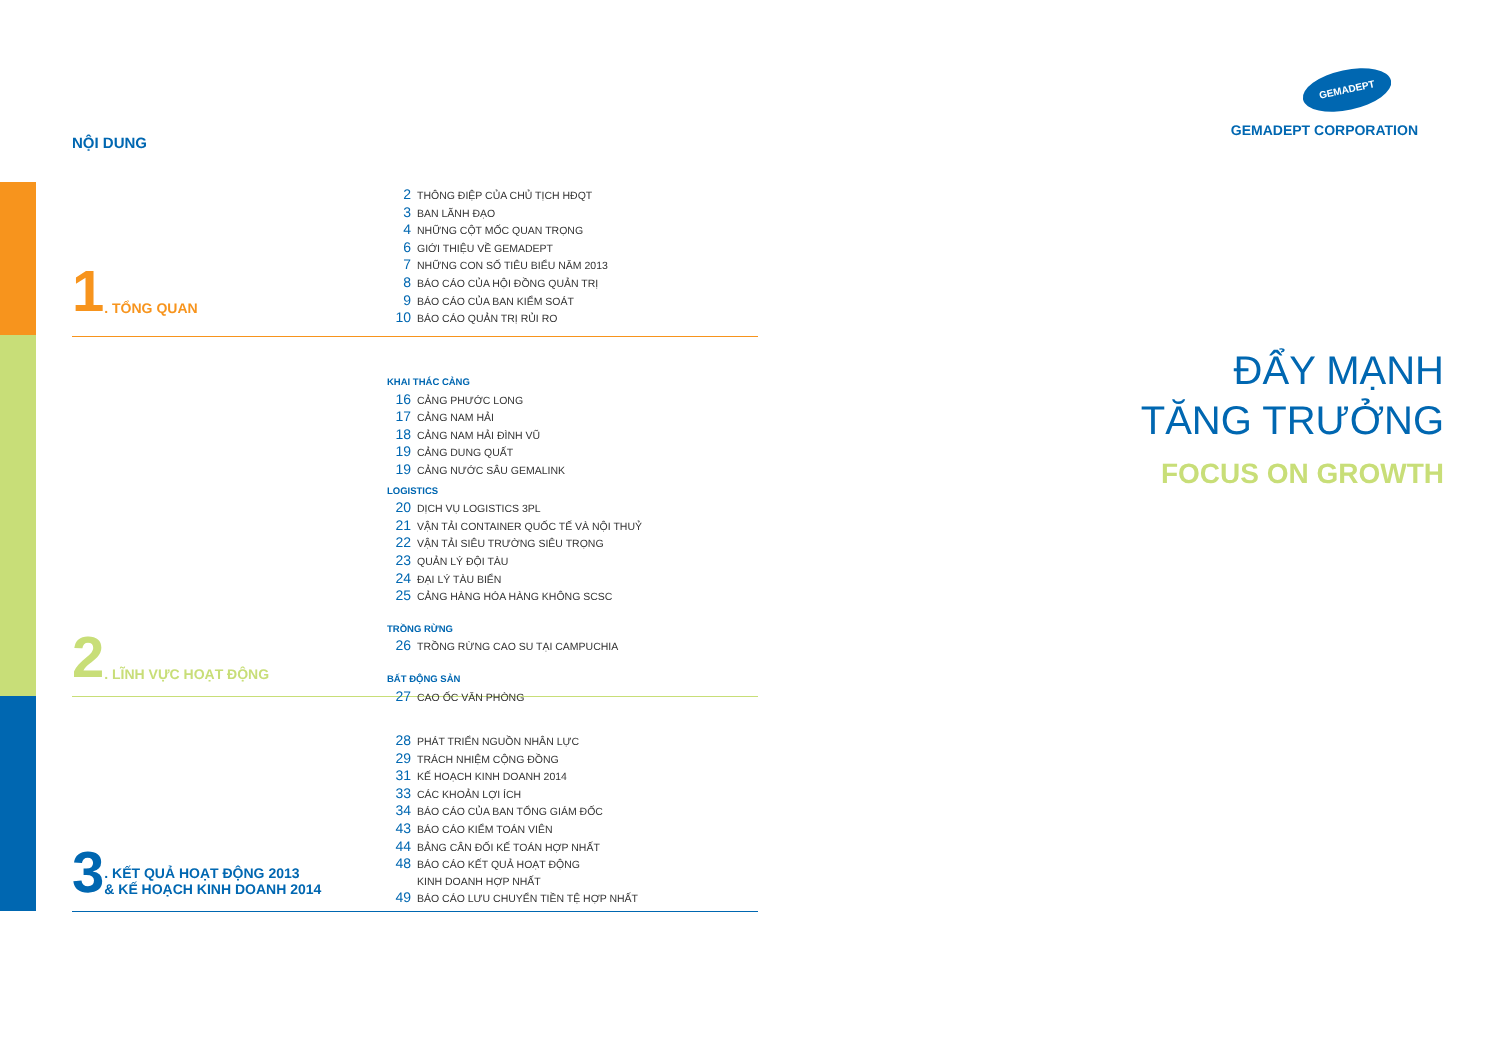NỘI DUNG
1. TỔNG QUAN
2 THÔNG ĐIỆP CỦA CHỦ TỊCH HĐQT
3 BAN LÃNH ĐẠO
4 NHỮNG CỘT MỐC QUAN TRỌNG
6 GIỚI THIỆU VỀ GEMADEPT
7 NHỮNG CON SỐ TIÊU BIỂU NĂM 2013
8 BÁO CÁO CỦA HỘI ĐỒNG QUẢN TRỊ
9 BÁO CÁO CỦA BAN KIỂM SOÁT
10 BÁO CÁO QUẢN TRỊ RỦI RO
2. LĨNH VỰC HOẠT ĐỘNG
KHAI THÁC CẢNG
16 CẢNG PHƯỚC LONG
17 CẢNG NAM HẢI
18 CẢNG NAM HẢI ĐÌNH VŨ
19 CẢNG DUNG QUẤT
19 CẢNG NƯỚC SÂU GEMALINK
LOGISTICS
20 DỊCH VỤ LOGISTICS 3PL
21 VẬN TẢI CONTAINER QUỐC TẾ VÀ NỘI THUỶ
22 VẬN TẢI SIÊU TRƯỜNG SIÊU TRỌNG
23 QUẢN LÝ ĐỘI TÀU
24 ĐẠI LÝ TÀU BIỂN
25 CẢNG HÀNG HÓA HÀNG KHÔNG SCSC
TRỒNG RỪNG
26 TRỒNG RỪNG CAO SU TẠI CAMPUCHIA
BẤT ĐỘNG SẢN
27 CAO ỐC VĂN PHÒNG
3. KẾT QUẢ HOẠT ĐỘNG 2013
& KẾ HOẠCH KINH DOANH 2014
28 PHÁT TRIỂN NGUỒN NHÂN LỰC
29 TRÁCH NHIỆM CỘNG ĐỒNG
31 KẾ HOẠCH KINH DOANH 2014
33 CÁC KHOẢN LỢI ÍCH
34 BÁO CÁO CỦA BAN TỔNG GIÁM ĐỐC
43 BÁO CÁO KIỂM TOÁN VIÊN
44 BẢNG CÂN ĐỐI KẾ TOÁN HỢP NHẤT
48 BÁO CÁO KẾT QUẢ HOẠT ĐỘNG
KINH DOANH HỢP NHẤT
49 BÁO CÁO LƯU CHUYỂN TIỀN TỆ HỢP NHẤT
GEMADEPT
GEMADEPT CORPORATION
ĐẨY MẠNH
TĂNG TRƯỞNG
FOCUS ON GROWTH